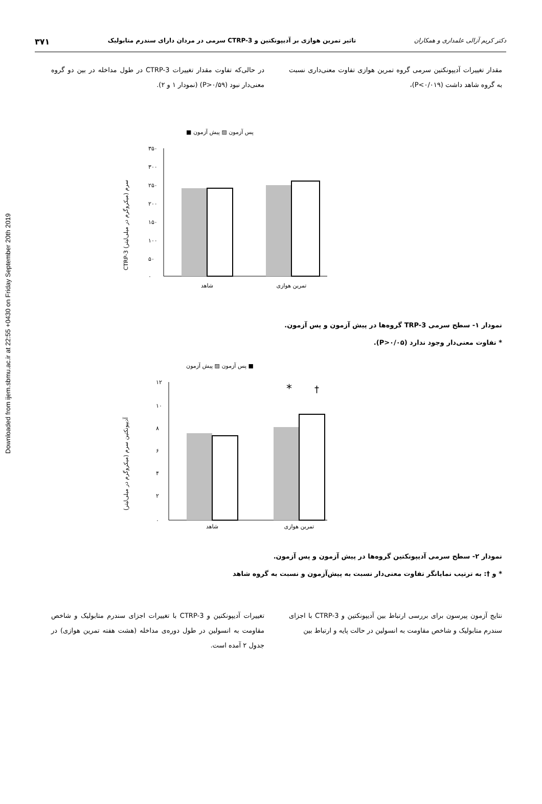Downloaded from ijem.sbmu.ac.ir at 22:55 +0430 on Friday September 20th 2019
دکتر کریم آزالی علمداری و همکاران تاثیر تمرین هوازی بر آدیپونکتین و CTRP-3 سرمی در مردان دارای سندرم متابولیک ۳۷۱
مقدار تغییرات آدیپونکتین سرمی گروه تمرین هوازی تفاوت معنی‌داری نسبت به گروه شاهد داشت (P<۰/۰۱۹)،
در حالی‌که تفاوت مقدار تغییرات CTRP-3 در طول مداخله در بین دو گروه معنی‌دار نبود (P>۰/۵۹) (نمودار ۱ و ۲).
پس آزمون ▨ پیش آزمون ■
CTRP-3 سرم (میکروگرم در میلی‌لیتر)
۳۵۰
۳۰۰
۲۵۰
۲۰۰
۱۵۰
۱۰۰
۵۰
۰
شاهد
تمرین هوازی
نمودار ۱- سطح سرمی TRP-3 گروه‌ها در پیش آزمون و پس آزمون.
* تفاوت معنی‌دار وجود ندارد (P>۰/۰۵).
پس آزمون ▨ پیش آزمون ■
آدیپونکتین سرم (میکروگرم در میلی‌لیتر)
۱۲
۱۰
۸
۶
۴
۲
۰
*
†
شاهد
تمرین هوازی
نمودار ۲- سطح سرمی آدیپونکتین گروه‌ها در پیش آزمون و پس آزمون.
* و †: به ترتیب نمایانگر تفاوت معنی‌دار نسبت به پیش‌آزمون و نسبت به گروه شاهد
نتایج آزمون پیرسون برای بررسی ارتباط بین آدیپونکتین و CTRP-3 با اجزای سندرم متابولیک و شاخص مقاومت به انسولین در حالت پایه و ارتباط بین
تغییرات آدیپونکتین و CTRP-3 با تغییرات اجزای سندرم متابولیک و شاخص مقاومت به انسولین در طول دوره‌ی مداخله (هشت هفته تمرین هوازی) در جدول ۲ آمده است.